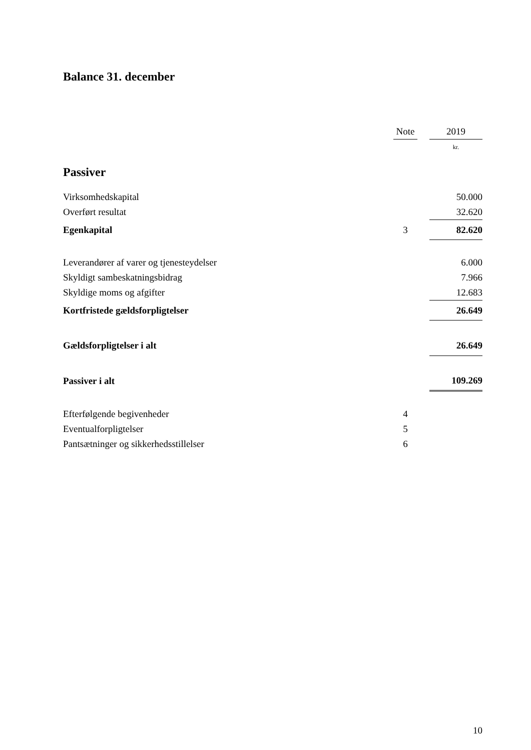Balance 31. december
| | Note | | 2019 |
| --- | --- | --- | --- |
| | | | kr. |
| Passiver | | | |
| Virksomhedskapital | | | 50.000 |
| Overført resultat | | | 32.620 |
| Egenkapital | 3 | | 82.620 |
| Leverandører af varer og tjenesteydelser | | | 6.000 |
| Skyldigt sambeskatningsbidrag | | | 7.966 |
| Skyldige moms og afgifter | | | 12.683 |
| Kortfristede gældsforpligtelser | | | 26.649 |
| Gældsforpligtelser i alt | | | 26.649 |
| Passiver i alt | | | 109.269 |
| Efterfølgende begivenheder | 4 | | |
| Eventualforpligtelser | 5 | | |
| Pantsætninger og sikkerhedsstillelser | 6 | | |
10